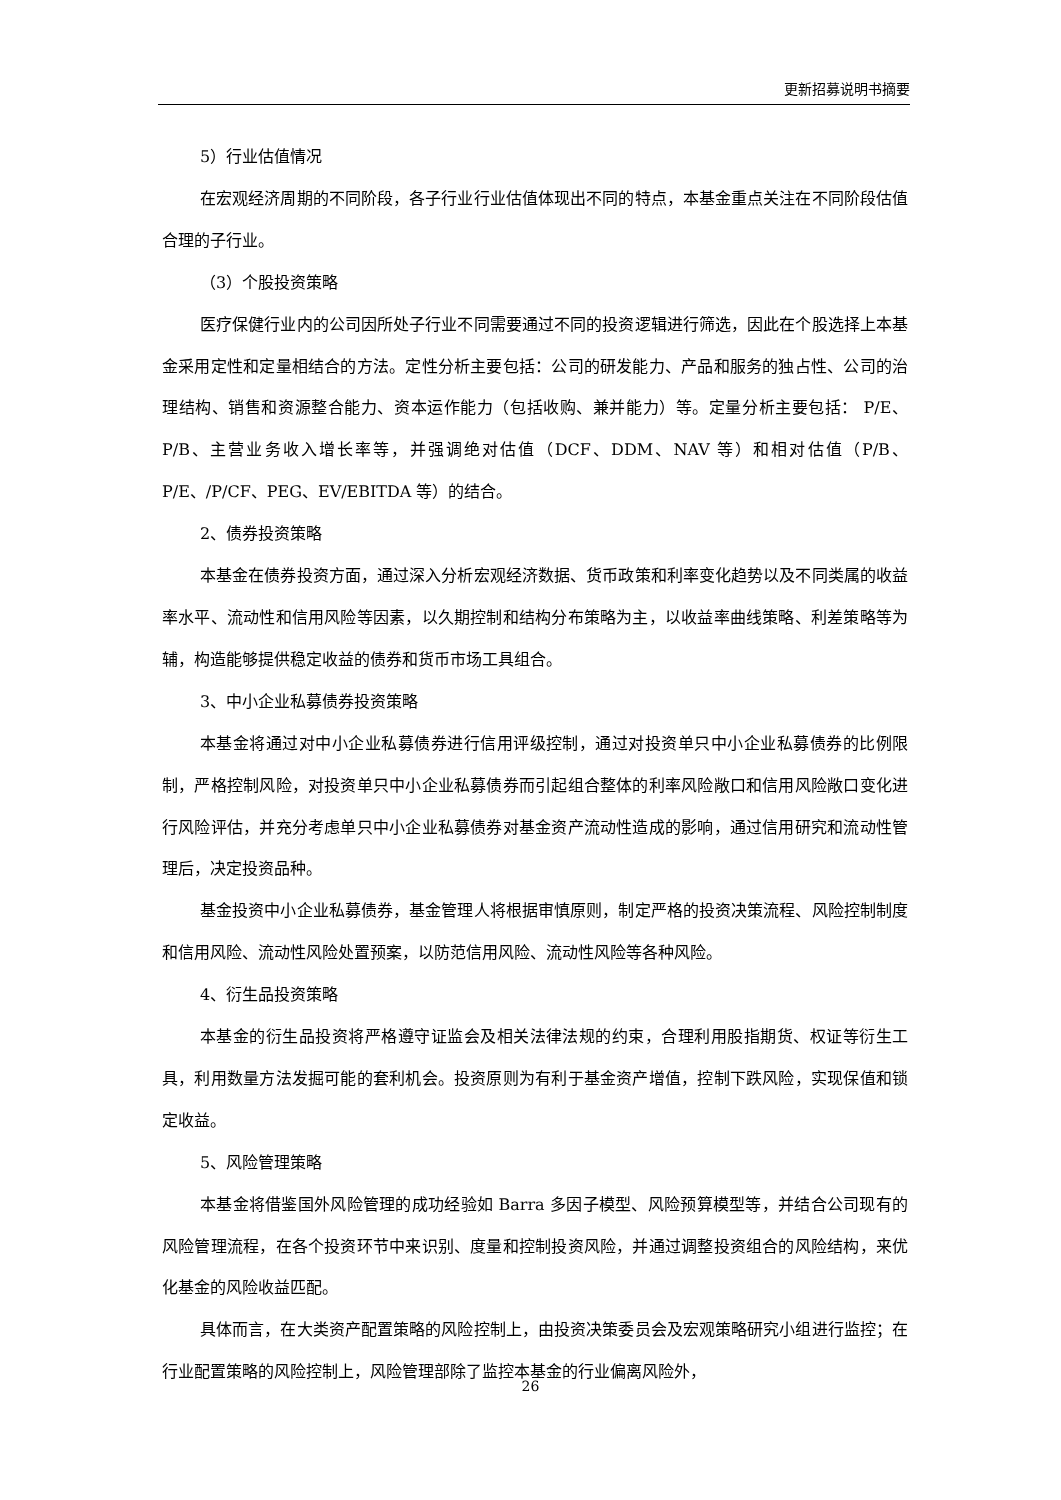更新招募说明书摘要
5）行业估值情况
在宏观经济周期的不同阶段，各子行业行业估值体现出不同的特点，本基金重点关注在不同阶段估值合理的子行业。
（3）个股投资策略
医疗保健行业内的公司因所处子行业不同需要通过不同的投资逻辑进行筛选，因此在个股选择上本基金采用定性和定量相结合的方法。定性分析主要包括：公司的研发能力、产品和服务的独占性、公司的治理结构、销售和资源整合能力、资本运作能力（包括收购、兼并能力）等。定量分析主要包括： P/E、P/B、主营业务收入增长率等，并强调绝对估值（DCF、DDM、NAV 等）和相对估值（P/B、P/E、/P/CF、PEG、EV/EBITDA 等）的结合。
2、债券投资策略
本基金在债券投资方面，通过深入分析宏观经济数据、货币政策和利率变化趋势以及不同类属的收益率水平、流动性和信用风险等因素，以久期控制和结构分布策略为主，以收益率曲线策略、利差策略等为辅，构造能够提供稳定收益的债券和货币市场工具组合。
3、中小企业私募债券投资策略
本基金将通过对中小企业私募债券进行信用评级控制，通过对投资单只中小企业私募债券的比例限制，严格控制风险，对投资单只中小企业私募债券而引起组合整体的利率风险敞口和信用风险敞口变化进行风险评估，并充分考虑单只中小企业私募债券对基金资产流动性造成的影响，通过信用研究和流动性管理后，决定投资品种。
基金投资中小企业私募债券，基金管理人将根据审慎原则，制定严格的投资决策流程、风险控制制度和信用风险、流动性风险处置预案，以防范信用风险、流动性风险等各种风险。
4、衍生品投资策略
本基金的衍生品投资将严格遵守证监会及相关法律法规的约束，合理利用股指期货、权证等衍生工具，利用数量方法发掘可能的套利机会。投资原则为有利于基金资产增值，控制下跌风险，实现保值和锁定收益。
5、风险管理策略
本基金将借鉴国外风险管理的成功经验如 Barra 多因子模型、风险预算模型等，并结合公司现有的风险管理流程，在各个投资环节中来识别、度量和控制投资风险，并通过调整投资组合的风险结构，来优化基金的风险收益匹配。
具体而言，在大类资产配置策略的风险控制上，由投资决策委员会及宏观策略研究小组进行监控；在行业配置策略的风险控制上，风险管理部除了监控本基金的行业偏离风险外，
26